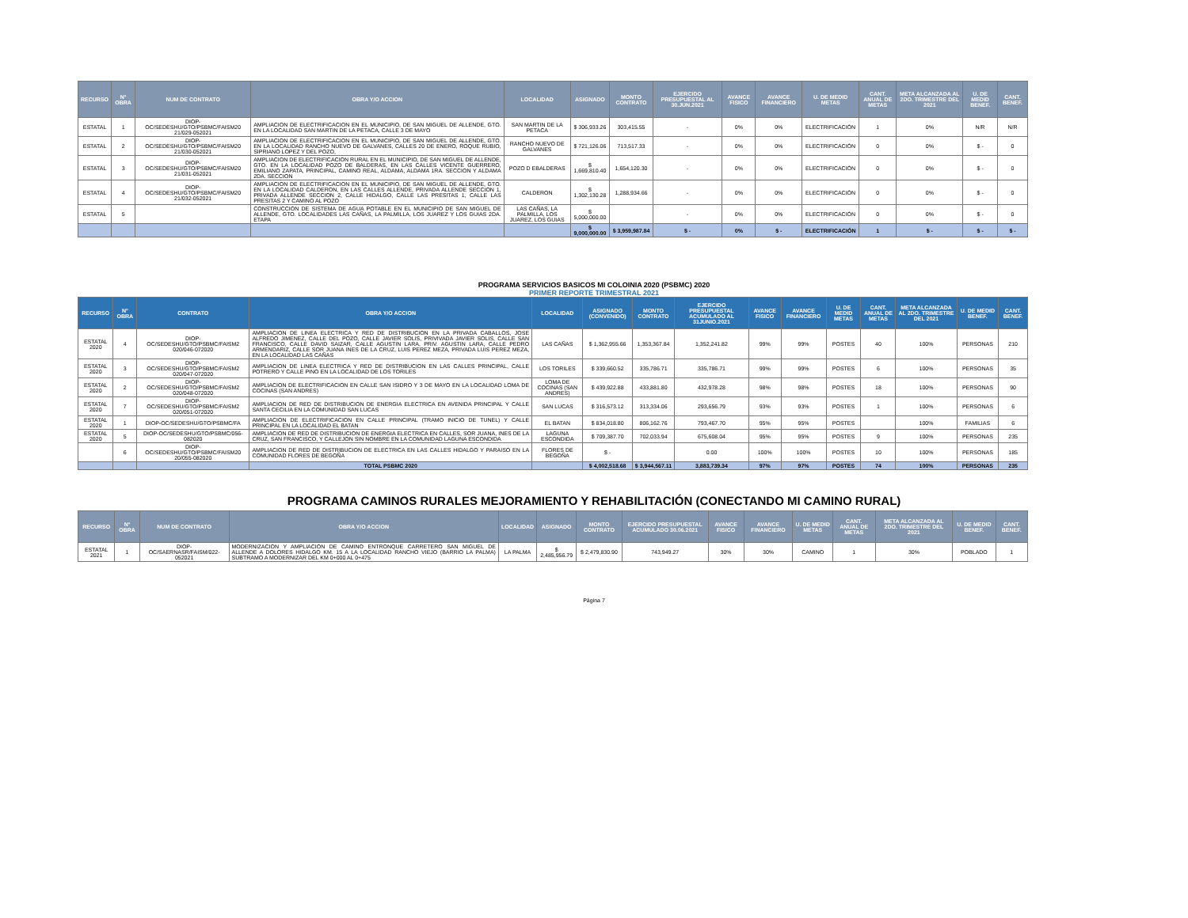| RECURSO | N° OBRA | NUM DE CONTRATO | OBRA Y/O ACCION | LOCALIDAD | ASIGNADO | MONTO CONTRATO | EJERCIDO PRESUPUESTAL AL 30.JUN.2021 | AVANCE FISICO | AVANCE FINANCIERO | U. DE MEDID METAS | CANT. ANUAL DE METAS | META ALCANZADA AL 2DO. TRIMESTRE DEL 2021 | U. DE MEDID BENEF. | CANT. BENEF. |
| --- | --- | --- | --- | --- | --- | --- | --- | --- | --- | --- | --- | --- | --- | --- |
| ESTATAL | 1 | DIOP-OC/SEDESHU/GTO/PSBMC/FAISM20 21/029-052021 | AMPLIACION DE ELECTRIFICACION EN EL MUNICIPIO, DE SAN MIGUEL DE ALLENDE, GTO. EN LA LOCALIDAD SAN MARTIN DE LA PETACA, CALLE 3 DE MAYO | SAN MARTIN DE LA PETACA | $ 306,933.26 | 303,415.55 | - | 0% | 0% | ELECTRIFICACIÓN | 1 | 0% | N/R | N/R |
| ESTATAL | 2 | DIOP-OC/SEDESHU/GTO/PSBMC/FAISM20 21/030-052021 | AMPLIACION DE ELECTRIFICACION EN EL MUNICIPIO, DE SAN MIGUEL DE ALLENDE, GTO. EN LA LOCALIDAD RANCHO NUEVO DE GALVANES, CALLES 20 DE ENERO, ROQUE RUBIO, SIPRIANO LOPEZ Y DEL POZO, | RANCHO NUEVO DE GALVANES | $ 721,126.06 | 713,517.33 | - | 0% | 0% | ELECTRIFICACIÓN | 0 | 0% | $ - | 0 |
| ESTATAL | 3 | DIOP-OC/SEDESHU/GTO/PSBMC/FAISM20 21/031-052021 | AMPLIACION DE ELECTRIFICACION RURAL EN EL MUNICIPIO, DE SAN MIGUEL DE ALLENDE, GTO. EN LA LOCALIDAD POZO DE BALDERAS, EN LAS CALLES VICENTE GUERRERO, EMILIANO ZAPATA, PRINCIPAL, CAMINO REAL, ALDAMA, ALDAMA 1RA. SECCION Y ALDAMA 2DA. SECCION | POZO D EBALDERAS | $ 1,669,810.40 | 1,654,120.30 | - | 0% | 0% | ELECTRIFICACIÓN | 0 | 0% | $ - | 0 |
| ESTATAL | 4 | DIOP-OC/SEDESHU/GTO/PSBMC/FAISM20 21/032-052021 | AMPLIACION DE ELECTRIFICACION EN EL MUNICIPIO, DE SAN MIGUEL DE ALLENDE, GTO. EN LA LOCALIDAD CALDERON, EN LAS CALLES ALLENDE, PRIVADA ALLENDE SECCION 1, PRIVADA ALLENDE SECCION 2, CALLE HIDALGO, CALLE LAS PRESITAS 1, CALLE LAS PRESITAS 2 Y CAMINO AL POZO | CALDERON | $ 1,302,130.28 | 1,288,934.66 | - | 0% | 0% | ELECTRIFICACIÓN | 0 | 0% | $ - | 0 |
| ESTATAL | 5 | | CONSTRUCCION DE SISTEMA DE AGUA POTABLE EN EL MUNICIPIO DE SAN MIGUEL DE ALLENDE, GTO. LOCALIDADES LAS CAÑAS, LA PALMILLA, LOS JUAREZ Y LOS GUIAS 2DA. ETAPA | LAS CAÑAS, LA PALMILLA, LOS JUAREZ, LOS GUIAS | $ 5,000,000.00 | | - | 0% | 0% | ELECTRIFICACIÓN | 0 | 0% | $ - | 0 |
| | | | | | $ 9,000,000.00 | $ 3,959,987.84 | $ - | 0% | $ - | ELECTRIFICACIÓN | 1 | $ - | $ - | $ - |
PROGRAMA SERVICIOS BASICOS MI COLOINIA 2020 (PSBMC) 2020
PRIMER REPORTE TRIMESTRAL 2021
| RECURSO | N° OBRA | CONTRATO | OBRA Y/O ACCION | LOCALIDAD | ASIGNADO (CONVENIDO) | MONTO CONTRATO | EJERCIDO PRESUPUESTAL ACUMULADO AL 31JUNIO.2021 | AVANCE FISICO | AVANCE FINANCIERO | U. DE MEDID METAS | CANT. ANUAL DE METAS | META ALCANZADA AL 2DO. TRIMESTRE DEL 2021 | U. DE MEDID BENEF. | CANT. BENEF. |
| --- | --- | --- | --- | --- | --- | --- | --- | --- | --- | --- | --- | --- | --- | --- |
| ESTATAL 2020 | 4 | DIOP-OC/SEDESHU/GTO/PSBMC/FAISM2 020/046-072020 | AMPLIACION DE LINEA ELECTRICA Y RED DE DISTRIBUCION EN LA PRIVADA CABALLOS, JOSE ALFREDO JIMENEZ, CALLE DEL POZO, CALLE JAVIER SOLIS, PRIVIVADA JAVIER SOLIS, CALLE SAN FRANCISCO, CALLE DAVID SAIZAR, CALLE AGUSTIN LARA, PRIV. AGUSTIN LARA, CALLE PEDRO ARMENDARIZ, CALLE SOR JUANA INES DE LA CRUZ, LUIS PEREZ MEZA, PRIVADA LUIS PEREZ MEZA, EN LA LOCALIDAD LAS CAÑAS | LAS CAÑAS | $ 1,362,955.66 | 1,353,367.84 | 1,352,241.82 | 99% | 99% | POSTES | 40 | 100% | PERSONAS | 210 |
| ESTATAL 2020 | 3 | DIOP-OC/SEDESHU/GTO/PSBMC/FAISM2 020/047-072020 | AMPLIACION DE LINEA ELECTRICA Y RED DE DISTRIBUCION EN LAS CALLES PRINCIPAL, CALLE POTRERO Y CALLE PINO EN LA LOCALIDAD DE LOS TORILES | LOS TORILES | $ 339,660.52 | 335,786.71 | 335,786.71 | 99% | 99% | POSTES | 6 | 100% | PERSONAS | 35 |
| ESTATAL 2020 | 2 | DIOP-OC/SEDESHU/GTO/PSBMC/FAISM2 020/048-072020 | AMPLIACION DE ELECTRIFICACION EN CALLE SAN ISIDRO Y 3 DE MAYO EN LA LOCALIDAD LOMA DE COCINAS (SAN ANDRES) | LOMA DE COCINAS (SAN ANDRES) | $ 439,922.88 | 433,881.80 | 432,978.28 | 98% | 98% | POSTES | 18 | 100% | PERSONAS | 90 |
| ESTATAL 2020 | 7 | DIOP-OC/SEDESHU/GTO/PSBMC/FAISM2 020/051-072020 | AMPLIACION DE RED DE DISTRIBUCION DE ENERGIA ELECTRICA EN AVENIDA PRINCIPAL Y CALLE SANTA CECILIA EN LA COMUNIDAD SAN LUCAS | SAN LUCAS | $ 316,573.12 | 313,334.06 | 293,656.79 | 93% | 93% | POSTES | 1 | 100% | PERSONAS | 6 |
| ESTATAL 2020 | 1 | DIOP-OC/SEDESHU/GTO/PSBMC/FA | AMPLIACION DE ELECTRIFICACION EN CALLE PRINCIPAL (TRAMO INICIO DE TUNEL) Y CALLE PRINCIPAL EN LA LOCALIDAD EL BATAN | EL BATAN | $ 834,018.80 | 806,162.76 | 793,467.70 | 95% | 95% | POSTES | | 100% | FAMILIAS | 6 |
| ESTATAL 2020 | 5 | DIOP-OC/SEDESHU/GTO/PSBMC/056-082020 | AMPLIACION DE RED DE DISTRIBUCION DE ENERGIA ELECTRICA EN CALLES, SOR JUANA, INES DE LA CRUZ, SAN FRANCISCO, Y CALLEJON SIN NOMBRE EN LA COMUNIDAD LAGUNA ESCONDIDA | LAGUNA ESCONDIDA | $ 709,387.70 | 702,033.94 | 675,608.04 | 95% | 95% | POSTES | 9 | 100% | PERSONAS | 235 |
| | 6 | DIOP-OC/SEDESHU/GTO/PSBMC/FAISM20 20/055-082020 | AMPLIACION DE RED DE DISTRIBUCION DE ELECTRICA EN LAS CALLES HIDALGO Y PARAISO EN LA COMUNIDAD FLORES DE BEGOÑA | FLORES DE BEGOÑA | $ - | | 0.00 | 100% | 100% | POSTES | 10 | 100% | PERSONAS | 185 |
| | | | TOTAL PSBMC 2020 | | $ 4,002,518.68 | $ 3,944,567.11 | 3,883,739.34 | 97% | 97% | POSTES | 74 | 100% | PERSONAS | 235 |
PROGRAMA CAMINOS RURALES MEJORAMIENTO Y REHABILITACIÓN (CONECTANDO MI CAMINO RURAL)
| RECURSO | N° OBRA | NUM DE CONTRATO | OBRA Y/O ACCION | LOCALIDAD | ASIGNADO | MONTO CONTRATO | EJERCIDO PRESUPUESTAL ACUMULADO 30.06.2021 | AVANCE FISICO | AVANCE FINANCIERO | U. DE MEDID METAS | CANT. ANUAL DE METAS | META ALCANZADA AL 2DO. TRIMESTRE DEL 2021 | U. DE MEDID BENEF. | CANT. BENEF. |
| --- | --- | --- | --- | --- | --- | --- | --- | --- | --- | --- | --- | --- | --- | --- |
| ESTATAL 2021 | 1 | DIOP-OC/SAERNASR/FAISM/022-052021 | MODERNIZACION Y AMPLIACION DE CAMINO ENTRONQUE CARRETERO SAN MIGUEL DE ALLENDE A DOLORES HIDALGO KM. 15 A LA LOCALIDAD RANCHO VIEJO (BARRIO LA PALMA) SUBTRAMO A MODERNIZAR DEL KM 0+000 AL 0+475 | LA PALMA | $ 2,485,956.79 | $ 2,479,830.90 | 743,949.27 | 30% | 30% | CAMINO | 1 | 30% | POBLADO | 1 |
Página 7